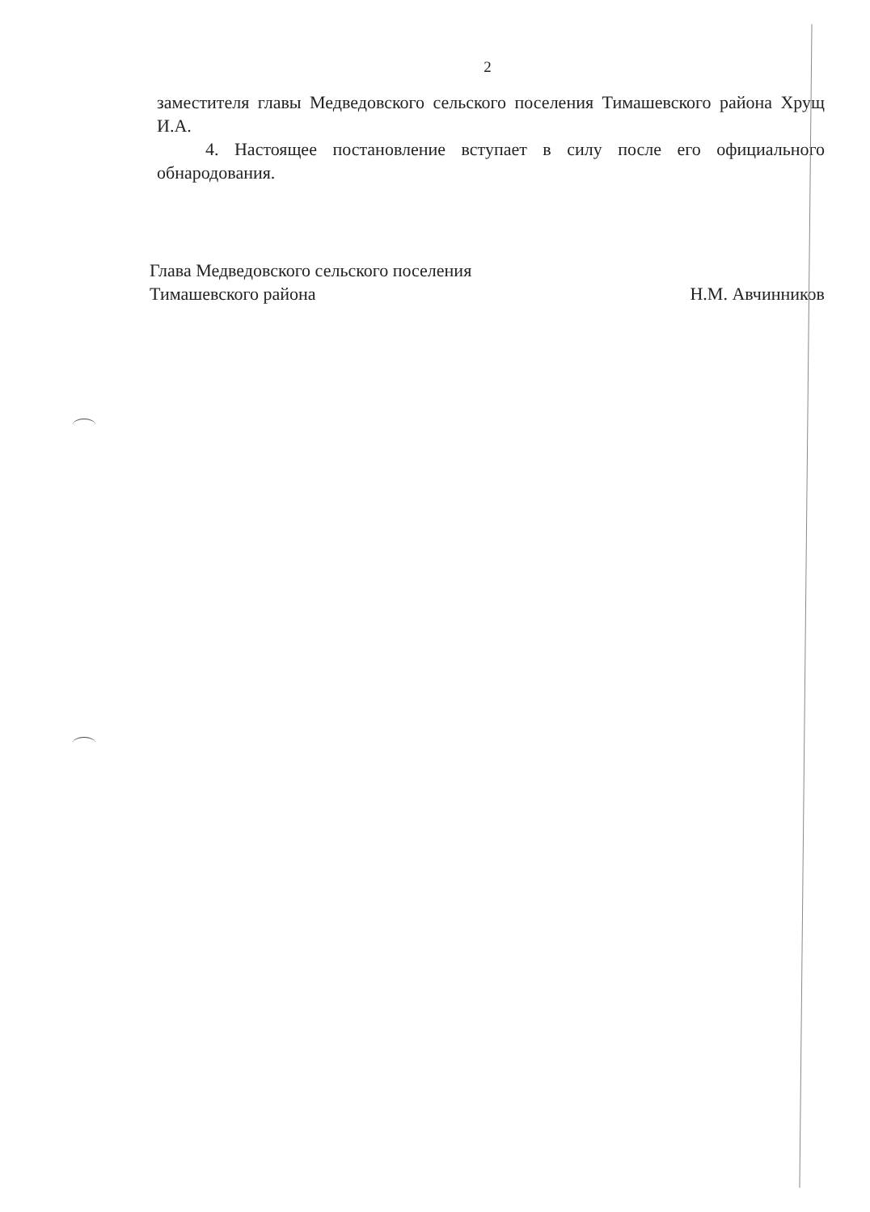2
заместителя главы Медведовского сельского поселения Тимашевского района Хрущ И.А.
4. Настоящее постановление вступает в силу после его официального обнародования.
Глава Медведовского сельского поселения
Тимашевского района Н.М. Авчинников